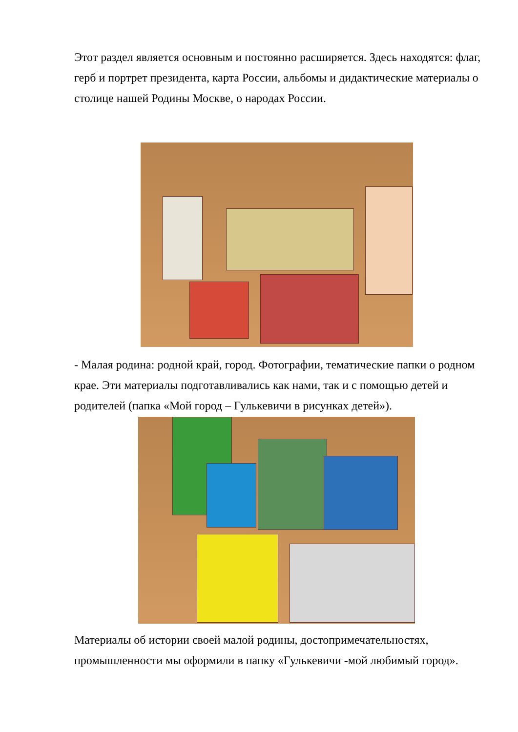Этот раздел является основным и постоянно расширяется. Здесь находятся: флаг, герб и портрет президента, карта России, альбомы и дидактические материалы о столице нашей Родины Москве, о народах России.
- Малая родина: родной край, город. Фотографии, тематические папки о родном крае. Эти материалы подготавливались как нами, так и с помощью детей и родителей (папка «Мой город – Гулькевичи в рисунках детей»).
Материалы об истории своей малой родины, достопримечательностях, промышленности мы оформили в папку «Гулькевичи -мой любимый город».